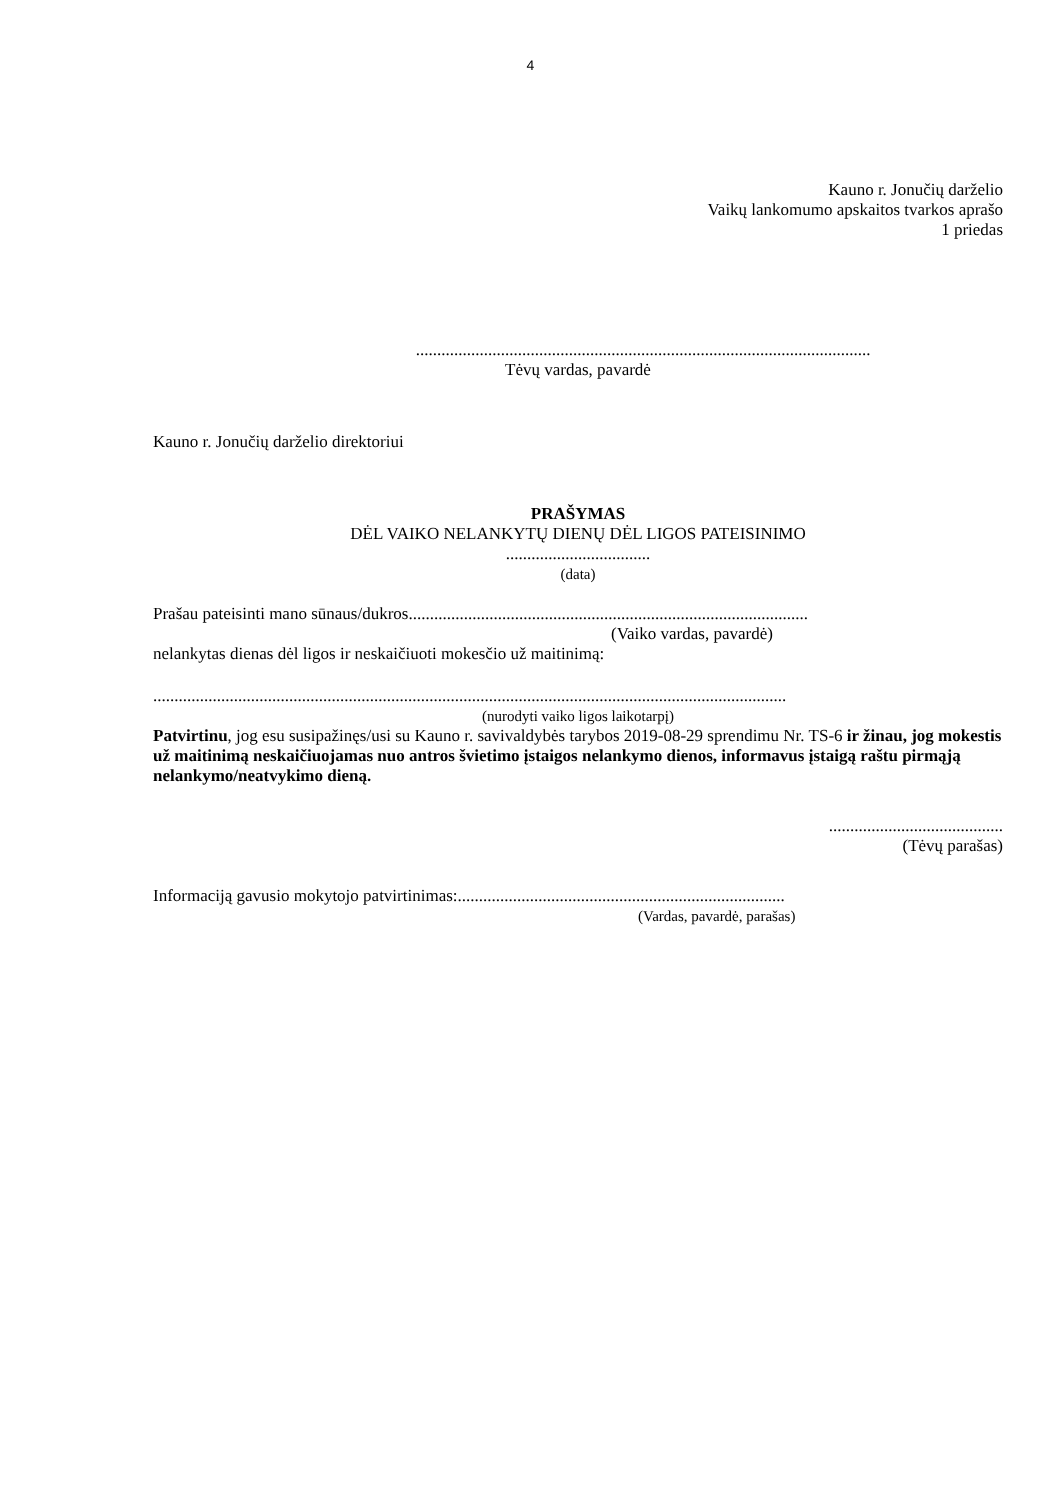4
Kauno r. Jonučių darželio
Vaikų lankomumo apskaitos tvarkos aprašo
1 priedas
...........................................................................................................
Tėvų vardas, pavardė
Kauno r. Jonučių darželio direktoriui
PRAŠYMAS
DĖL VAIKO NELANKYTŲ DIENŲ DĖL LIGOS PATEISINIMO
..................................
(data)
Prašau pateisinti mano sūnaus/dukros..............................................................................................
(Vaiko vardas, pavardė)
nelankytas dienas dėl ligos ir neskaičiuoti mokesčio už maitinimą:
.....................................................................................................................................................
(nurodyti vaiko ligos laikotarpį)
Patvirtinu, jog esu susipažinęs/usi su Kauno r. savivaldybės tarybos 2019-08-29 sprendimu Nr. TS-6 ir žinau, jog mokestis už maitinimą neskaičiuojamas nuo antros švietimo įstaigos nelankymo dienos, informavus įstaigą raštu pirmąją nelankymo/neatvykimo dieną.
.........................................
(Tėvų parašas)
Informaciją gavusio mokytojo patvirtinimas:.............................................................................
(Vardas, pavardė, parašas)